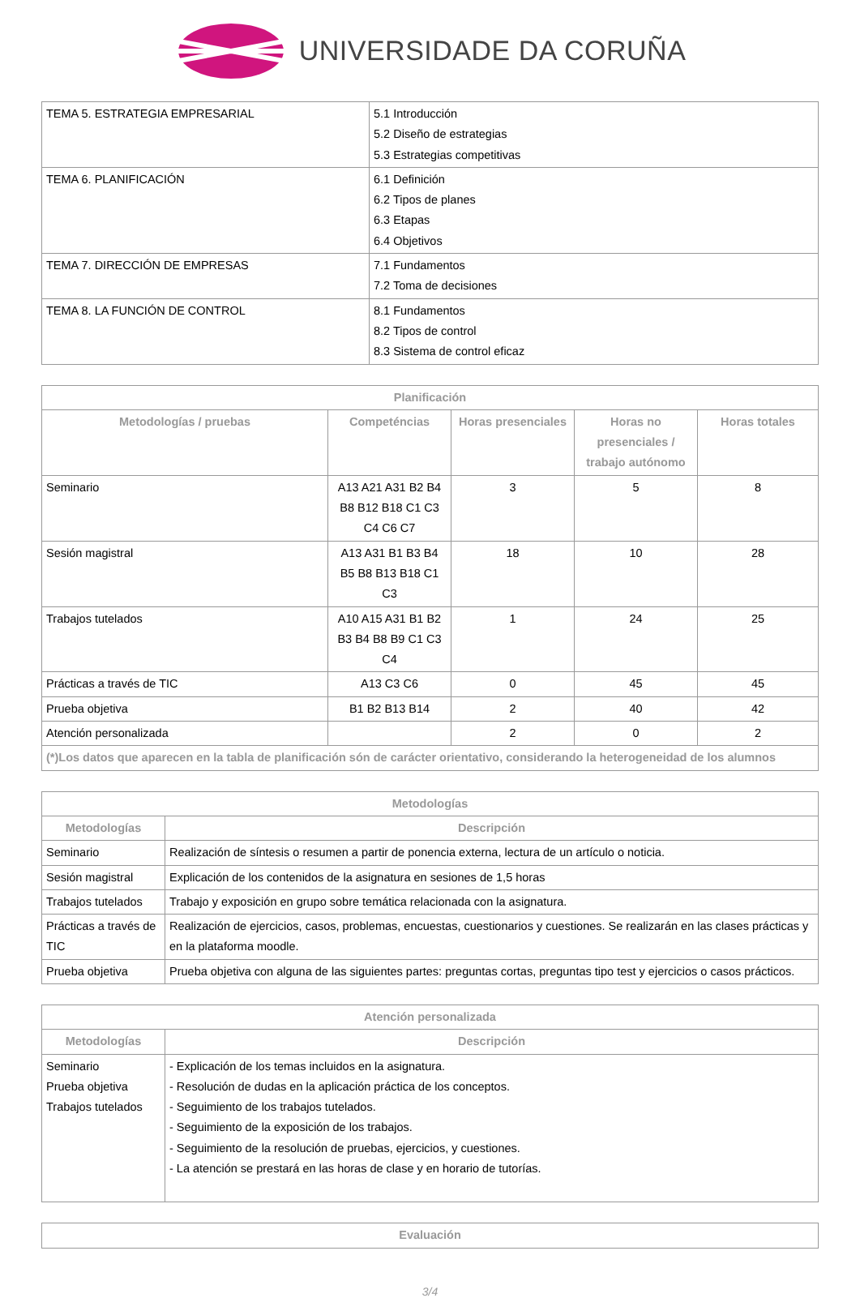UNIVERSIDADE DA CORUÑA
| TEMA 5. ESTRATEGIA EMPRESARIAL | 5.1 Introducción 5.2 Diseño de estrategias 5.3 Estrategias competitivas |
| TEMA 6. PLANIFICACIÓN | 6.1 Definición 6.2 Tipos de planes 6.3 Etapas 6.4 Objetivos |
| TEMA 7. DIRECCIÓN DE EMPRESAS | 7.1 Fundamentos 7.2 Toma de decisiones |
| TEMA 8. LA FUNCIÓN DE CONTROL | 8.1 Fundamentos 8.2 Tipos de control 8.3 Sistema de control eficaz |
| Planificación | | | | |
| --- | --- | --- | --- | --- |
| Metodologías / pruebas | Competéncias | Horas presenciales | Horas no presenciales / trabajo autónomo | Horas totales |
| Seminario | A13 A21 A31 B2 B4 B8 B12 B18 C1 C3 C4 C6 C7 | 3 | 5 | 8 |
| Sesión magistral | A13 A31 B1 B3 B4 B5 B8 B13 B18 C1 C3 | 18 | 10 | 28 |
| Trabajos tutelados | A10 A15 A31 B1 B2 B3 B4 B8 B9 C1 C3 C4 | 1 | 24 | 25 |
| Prácticas a través de TIC | A13 C3 C6 | 0 | 45 | 45 |
| Prueba objetiva | B1 B2 B13 B14 | 2 | 40 | 42 |
| Atención personalizada | | 2 | 0 | 2 |
| (*)Los datos que aparecen en la tabla de planificación són de carácter orientativo, considerando la heterogeneidad de los alumnos | | | | |
| Metodologías | |
| --- | --- |
| Metodologías | Descripción |
| Seminario | Realización de síntesis o resumen a partir de ponencia externa, lectura de un artículo o noticia. |
| Sesión magistral | Explicación de los contenidos de la asignatura en sesiones de 1,5 horas |
| Trabajos tutelados | Trabajo y exposición en grupo sobre temática relacionada con la asignatura. |
| Prácticas a través de TIC | Realización de ejercicios, casos, problemas, encuestas, cuestionarios y cuestiones. Se realizarán en las clases prácticas y en la plataforma moodle. |
| Prueba objetiva | Prueba objetiva con alguna de las siguientes partes: preguntas cortas, preguntas tipo test y ejercicios o casos prácticos. |
| Atención personalizada | |
| --- | --- |
| Metodologías | Descripción |
| Seminario Prueba objetiva Trabajos tutelados | - Explicación de los temas incluidos en la asignatura. - Resolución de dudas en la aplicación práctica de los conceptos. - Seguimiento de los trabajos tutelados. - Seguimiento de la exposición de los trabajos. - Seguimiento de la resolución de pruebas, ejercicios, y cuestiones. - La atención se prestará en las horas de clase y en horario de tutorías. |
| Evaluación |
| --- |
3/4